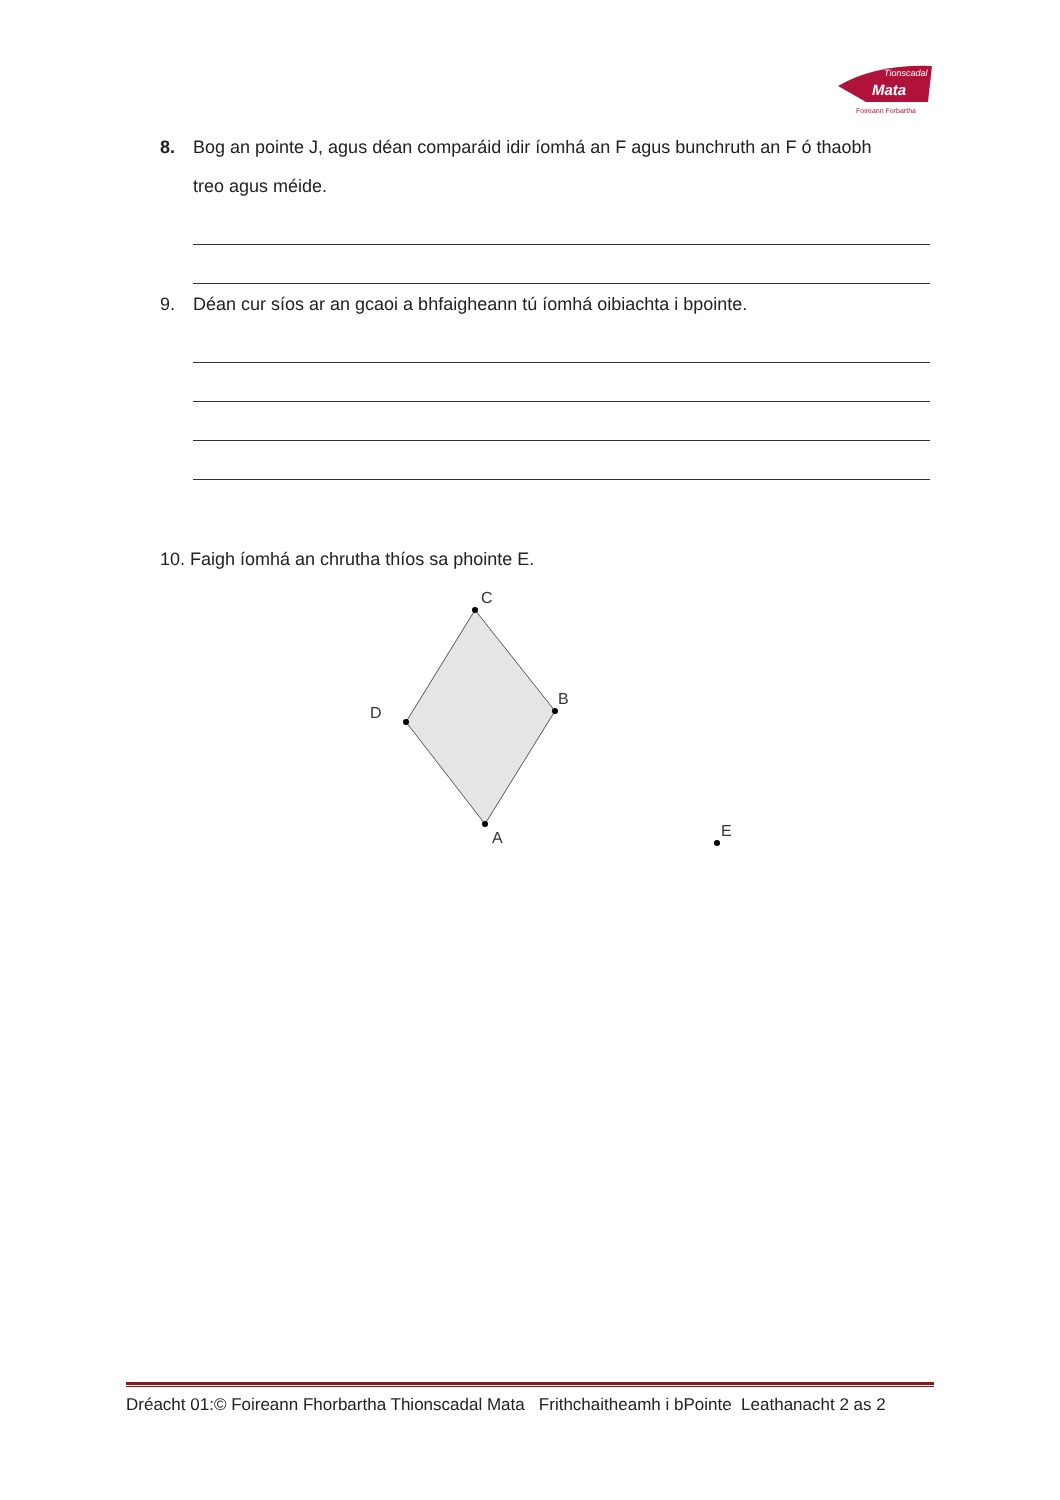Tionscadal
Mata
Foireann Forbartha
8. Bog an pointe J, agus déan comparáid idir íomhá an F agus bunchruth an F ó thaobh
treo agus méide.
9. Déan cur síos ar an gcaoi a bhfaigheann tú íomhá oibiachta i bpointe.
10. Faigh íomhá an chrutha thíos sa phointe E.
C
B
A
D
E
Dréacht 01:© Foireann Fhorbartha Thionscadal Mata Frithchaitheamh i bPointe Leathanacht 2 as 2